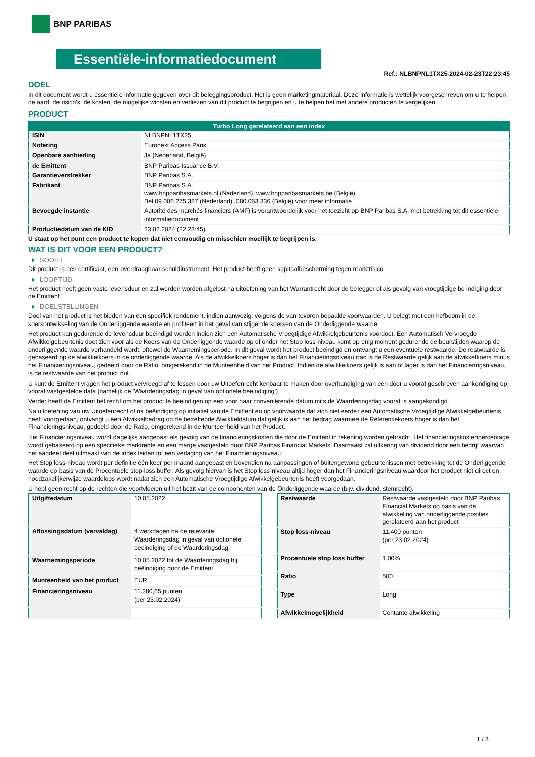BNP PARIBAS
Essentiële-informatiedocument
Ref.: NLBNPNL1TX25-2024-02-23T22:23:45
DOEL
In dit document wordt u essentiële informatie gegeven over dit beleggingsproduct. Het is geen marketingmateriaal. Deze informatie is wettelijk voorgeschreven om u te helpen de aard, de risico's, de kosten, de mogelijke winsten en verliezen van dit product te begrijpen en u te helpen het met andere producten te vergelijken.
PRODUCT
| Turbo Long gerelateerd aan een index | |
| --- | --- |
| ISIN | NLBNPNL1TX25 |
| Notering | Euronext Access Paris |
| Openbare aanbieding | Ja (Nederland, België) |
| de Emittent | BNP Paribas Issuance B.V. |
| Garantieverstrekker | BNP Paribas S.A. |
| Fabrikant | BNP Paribas S.A. www.bnpparibasmarkets.nl (Nederland), www.bnpparibasmarkets.be (België) Bel 09 006 275 387 (Nederland), 080 063 336 (België) voor meer informatie |
| Bevoegde instantie | Autorité des marchés financiers (AMF) is verantwoordelijk voor het toezicht op BNP Paribas S.A. met betrekking tot dit essentiële-informatiedocument |
| Productiedatum van de KID | 23.02.2024 (22:23:45) |
U staat op het punt een product te kopen dat niet eenvoudig en misschien moeilijk te begrijpen is.
WAT IS DIT VOOR EEN PRODUCT?
SOORT
Dit product is een certificaat, een overdraagbaar schuldinstrument. Het product heeft geen kapitaalbescherming tegen marktrisico.
LOOPTIJD
Het product heeft geen vaste levensduur en zal worden worden afgelost na uitoefening van het Warrantrecht door de belegger of als gevolg van vroegtijdige be indiging door de Emittent.
DOELSTELLINGEN
Doel van het product is het bieden van een specifiek rendement, indien aanwezig, volgens de van tevoren bepaalde voorwaarden. U belegt met een hefboom in de koersontwikkeling van de Onderliggende waarde en profiteert in het geval van stijgende koersen van de Onderliggende waarde.
Het product kan gedurende de levensduur beëindigd worden indien zich een Automatische Vroegtijdige Afwikkelgebeurtenis voordoet. Een Automatisch Vervroegde Afwikkelgebeurtenis doet zich voor als de Koers van de Onderliggende waarde op of onder het Stop loss-niveau komt op enig moment gedurende de beurstijden waarop de onderliggende waarde verhandeld wordt, oftewel de Waarnemingsperiode. In dit geval wordt het product beëindigd en ontvangt u een eventuele restwaarde. De restwaarde is gebaseerd op de afwikkelkoers in de onderliggende waarde. Als de afwikkelkoers hoger is dan het Financieringsniveau dan is de Restwaarde gelijk aan de afwikkelkoers minus het Financieringsniveau, gedeeld door de Ratio, omgerekend in de Munteenheid van het Product. Indien de afwikkelkoers gelijk is aan of lager is dan het Financieringsniveau, is de restwaarde van het product nul.
U kunt de Emittent vragen het product vervroegd af te lossen door uw Uitoefenrecht kenbaar te maken door overhandiging van een door u vooraf geschreven aankondiging op vooraf vastgestelde data (namelijk de ‘Waarderingsdag in geval van optionele beëindiging’).
Verder heeft de Emittent het recht om het product te beëindigen op een voor haar conveniërende datum mits de Waarderingsdag vooraf is aangekondigd.
Na uitoefening van uw Uitoefenrecht of na beëindiging op initiatief van de Emittent en op voorwaarde dat zich niet eerder een Automatische Vroegtijdige Afwikkelgebeurtenis heeft voorgedaan, ontvangt u een Afwikkelbedrag op de betreffende Afwikkeldatum dat gelijk is aan het bedrag waarmee de Referentiekoers hoger is dan het Financieringsniveau, gedeeld door de Ratio, omgerekend in de Munteenheid van het Product.
Het Financieringsniveau wordt dagelijks aangepast als gevolg van de financieringskosten die door de Emittent in rekening worden gebracht. Het financieringskostenpercentage wordt gebaseerd op een specifieke marktrente en een marge vastgesteld door BNP Paribas Financial Markets. Daarnaast zal uitkering van dividend door een bedrijf waarvan het aandeel deel uitmaakt van de index leiden tot een verlaging van het Financieringsniveau.
Het Stop loss-niveau wordt per definitie één keer per maand aangepast en bovendien na aanpassingen of buitengewone gebeurtenissen met betrekking tot de Onderliggende waarde op basis van de Procentuele stop-loss buffer. Als gevolg hiervan is het Stop loss-niveau altijd hoger dan het Financieringsniveau waardoor het product niet direct en noodzakelijkerwijze waardeloos wordt nadat zich een Automatische Vroegtijdige Afwikkelgebeurtenis heeft voorgedaan.
U hebt geen recht op de rechten die voortvloeien uit het bezit van de componenten van de Onderliggende waarde (bijv. dividend, stemrecht).
| Uitgiftedatum | 10.05.2022 |
| Aflossingsdatum (vervaldag) | 4 werkdagen na de relevante Waarderingsdag in geval van optionele beeindiging of de Waarderingsdag |
| Waarnemingsperiode | 10.05.2022 tot de Waarderingsdag bij beëindiging door de Emittent |
| Munteenheid van het product | EUR |
| Financieringsniveau | 11.280,65 punten (per 23.02.2024) |
| Restwaarde | Restwaarde vastgesteld door BNP Paribas Financial Markets op basis van de afwikkeling van onderliggende posities gerelateerd aan het product |
| Stop loss-niveau | 11.400 punten (per 23.02.2024) |
| Procentuele stop loss buffer | 1,00% |
| Ratio | 500 |
| Type | Long |
| Afwikkelmogelijkheid | Contante afwikkeling |
1 / 3